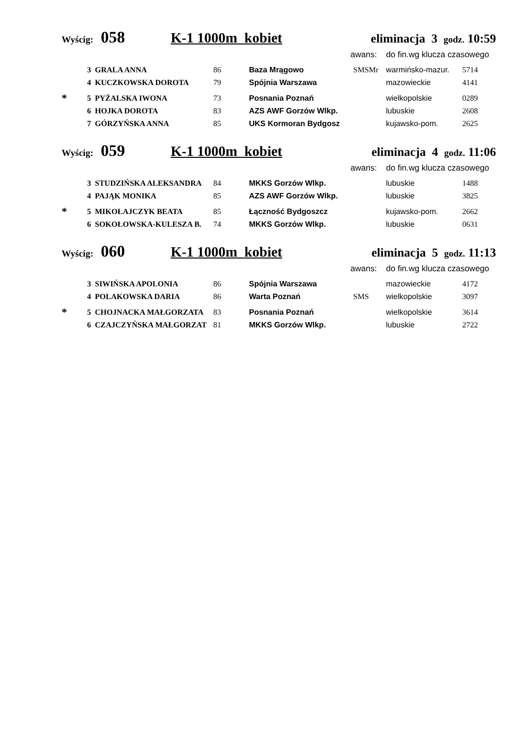Wyścig: 058 K-1 1000m kobiet eliminacja 3 godz. 10:59
awans: do fin.wg klucza czasowego
| | 3 GRALA ANNA | 86 | Baza Mrągowo | SMSMr | warmińsko-mazur. | 5714 |
| | 4 KUCZKOWSKA DOROTA | 79 | Spójnia Warszawa | | mazowieckie | 4141 |
| * | 5 PYŻALSKA IWONA | 73 | Posnania Poznań | | wielkopolskie | 0289 |
| | 6 HOJKA DOROTA | 83 | AZS AWF Gorzów Wlkp. | | lubuskie | 2608 |
| | 7 GÓRZYŃSKA ANNA | 85 | UKS Kormoran Bydgosz | | kujawsko-pom. | 2625 |
Wyścig: 059 K-1 1000m kobiet eliminacja 4 godz. 11:06
awans: do fin.wg klucza czasowego
| | 3 STUDZIŃSKA ALEKSANDRA | 84 | MKKS Gorzów Wlkp. | | lubuskie | 1488 |
| | 4 PAJĄK MONIKA | 85 | AZS AWF Gorzów Wlkp. | | lubuskie | 3825 |
| * | 5 MIKOŁAJCZYK BEATA | 85 | Łączność Bydgoszcz | | kujawsko-pom. | 2662 |
| | 6 SOKOŁOWSKA-KULESZA B. | 74 | MKKS Gorzów Wlkp. | | lubuskie | 0631 |
Wyścig: 060 K-1 1000m kobiet eliminacja 5 godz. 11:13
awans: do fin.wg klucza czasowego
| | 3 SIWIŃSKA APOLONIA | 86 | Spójnia Warszawa | | mazowieckie | 4172 |
| | 4 POLAKOWSKA DARIA | 86 | Warta Poznań | SMS | wielkopolskie | 3097 |
| * | 5 CHOJNACKA MAŁGORZATA | 83 | Posnania Poznań | | wielkopolskie | 3614 |
| | 6 CZAJCZYŃSKA MAŁGORZAT | 81 | MKKS Gorzów Wlkp. | | lubuskie | 2722 |